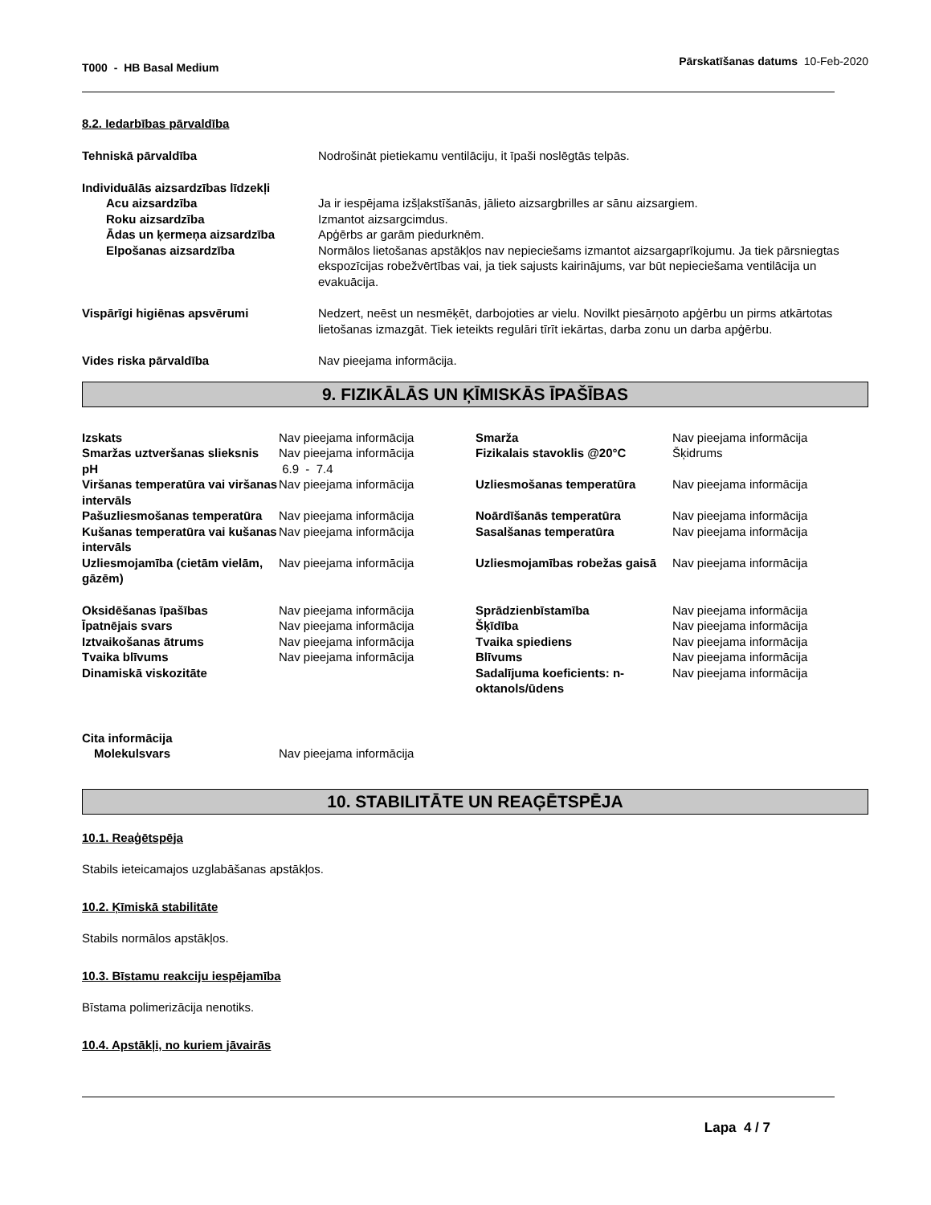T000 - HB Basal Medium
Pārskatīšanas datums 10-Feb-2020
8.2. Iedarbības pārvaldība
| Tehniskā pārvaldība | Nodrošināt pietiekamu ventilāciju, it īpaši noslēgtās telpās. |
| Individuālās aizsardzības līdzekļi | |
| Acu aizsardzība | Ja ir iespējama izšļakstīšanās, jālieto aizsargbrilles ar sānu aizsargiem. |
| Roku aizsardzība | Izmantot aizsargcimdus. |
| Ādas un ķermeņa aizsardzība | Apģērbs ar garām piedurknēm. |
| Elpošanas aizsardzība | Normālos lietošanas apstākļos nav nepieciešams izmantot aizsargaprīkojumu. Ja tiek pārsniegtas ekspozīcijas robežvērtības vai, ja tiek sajusts kairinājums, var būt nepieciešama ventilācija un evakuācija. |
| Vispārīgi higiēnas apsvērumi | Nedzert, neēst un nesmēķēt, darbojoties ar vielu. Novilkt piesārņoto apģērbu un pirms atkārtotas lietošanas izmazgāt. Tiek ieteikts regulāri tīrīt iekārtas, darba zonu un darba apģērbu. |
| Vides riska pārvaldība | Nav pieejama informācija. |
9. FIZIKĀLĀS UN ĶĪMISKĀS ĪPAŠĪBAS
| Izskats | Nav pieejama informācija | Smarža | Nav pieejama informācija |
| Smaržas uztveršanas slieksnis | Nav pieejama informācija | Fizikalais stavoklis @20°C | Šķidrums |
| pH | 6.9 - 7.4 | | |
| Viršanas temperatūra vai viršanas intervāls | Nav pieejama informācija | Uzliesmošanas temperatūra | Nav pieejama informācija |
| Pašuzliesmošanas temperatūra | Nav pieejama informācija | Noārdīšanās temperatūra | Nav pieejama informācija |
| Kušanas temperatūra vai kušanas intervāls | Nav pieejama informācija | Sasalšanas temperatūra | Nav pieejama informācija |
| Uzliesmojamība (cietām vielām, gāzēm) | Nav pieejama informācija | Uzliesmojamības robežas gaisā | Nav pieejama informācija |
| Oksidēšanas īpašības | Nav pieejama informācija | Sprādzienbīstamība | Nav pieejama informācija |
| Īpatnējais svars | Nav pieejama informācija | Šķīdība | Nav pieejama informācija |
| Iztvaikošanas ātrums | Nav pieejama informācija | Tvaika spiediens | Nav pieejama informācija |
| Tvaika blīvums | Nav pieejama informācija | Blīvums | Nav pieejama informācija |
| Dinamiskā viskozitāte | | Sadalījuma koeficients: n-oktanols/ūdens | Nav pieejama informācija |
| Cita informācija | | | |
| Molekulsvars | Nav pieejama informācija | | |
10. STABILITĀTE UN REAĢĒTSPĒJA
10.1. Reaģētspēja
Stabils ieteicamajos uzglabāšanas apstākļos.
10.2. Ķīmiskā stabilitāte
Stabils normālos apstākļos.
10.3. Bīstamu reakciju iespējamība
Bīstama polimerizācija nenotiks.
10.4. Apstākļi, no kuriem jāvairās
Lapa 4 / 7